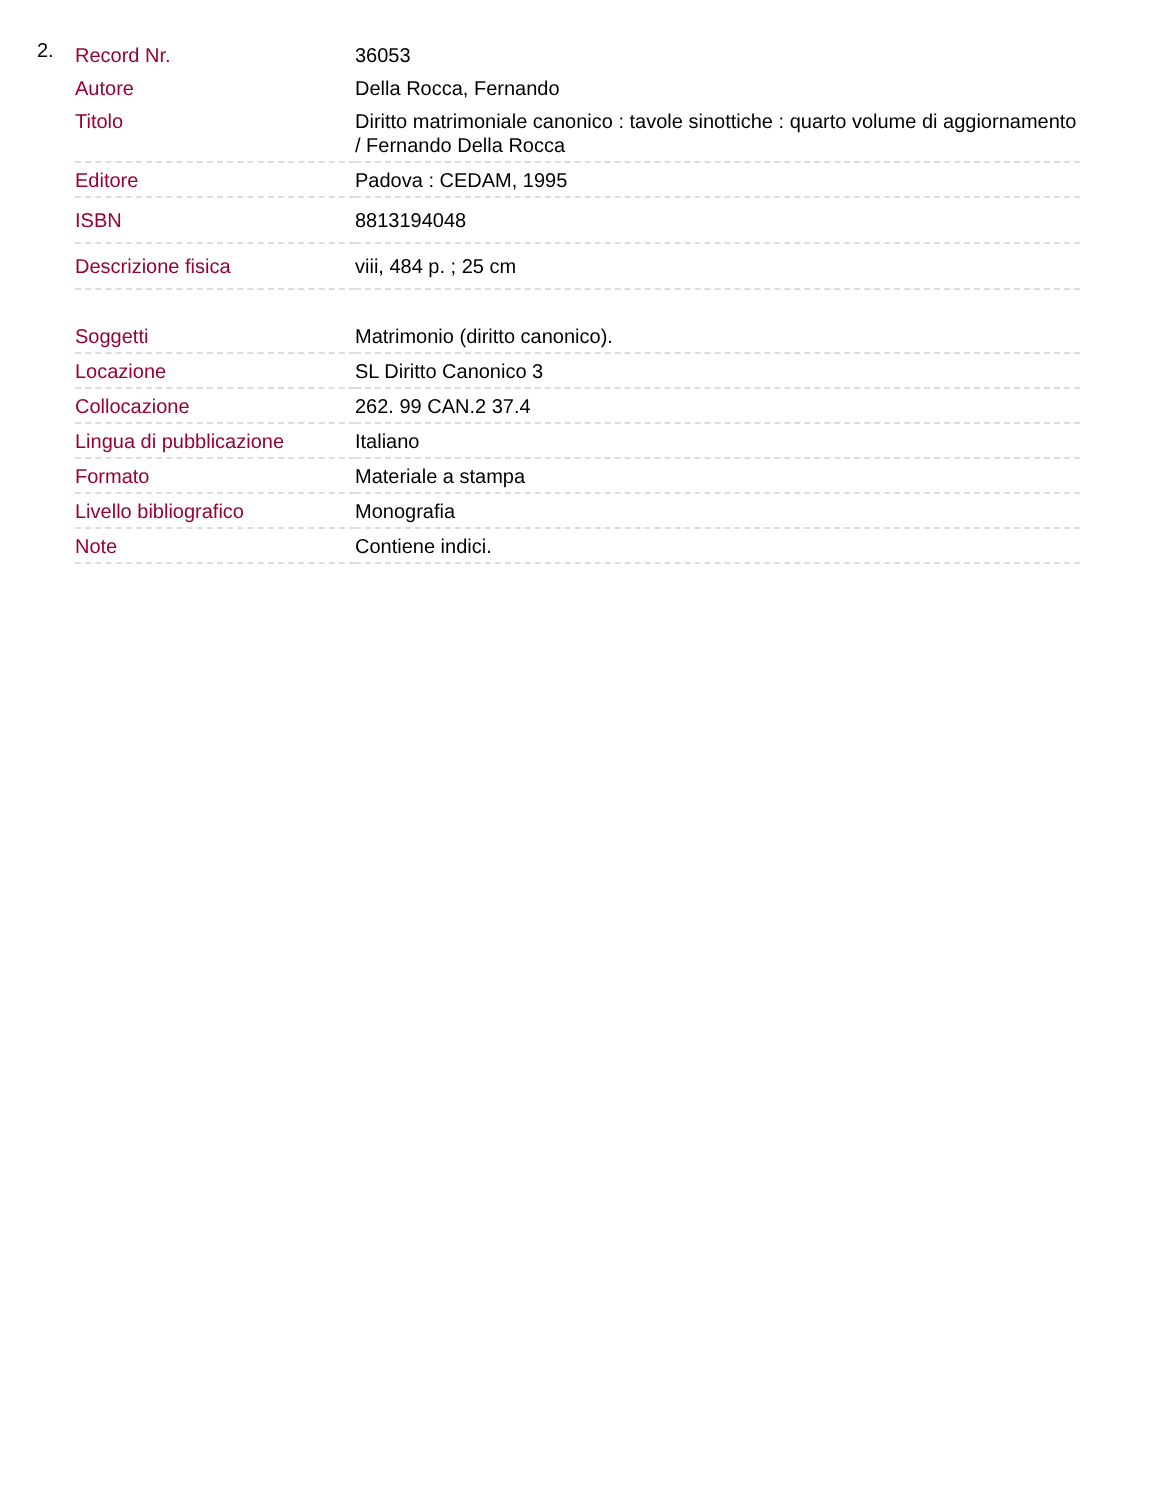2.
| Record Nr. | 36053 |
| Autore | Della Rocca, Fernando |
| Titolo | Diritto matrimoniale canonico : tavole sinottiche : quarto volume di aggiornamento / Fernando Della Rocca |
| Editore | Padova : CEDAM, 1995 |
| ISBN | 8813194048 |
| Descrizione fisica | viii, 484 p. ; 25 cm |
| Soggetti | Matrimonio (diritto canonico). |
| Locazione | SL Diritto Canonico 3 |
| Collocazione | 262. 99 CAN.2 37.4 |
| Lingua di pubblicazione | Italiano |
| Formato | Materiale a stampa |
| Livello bibliografico | Monografia |
| Note | Contiene indici. |